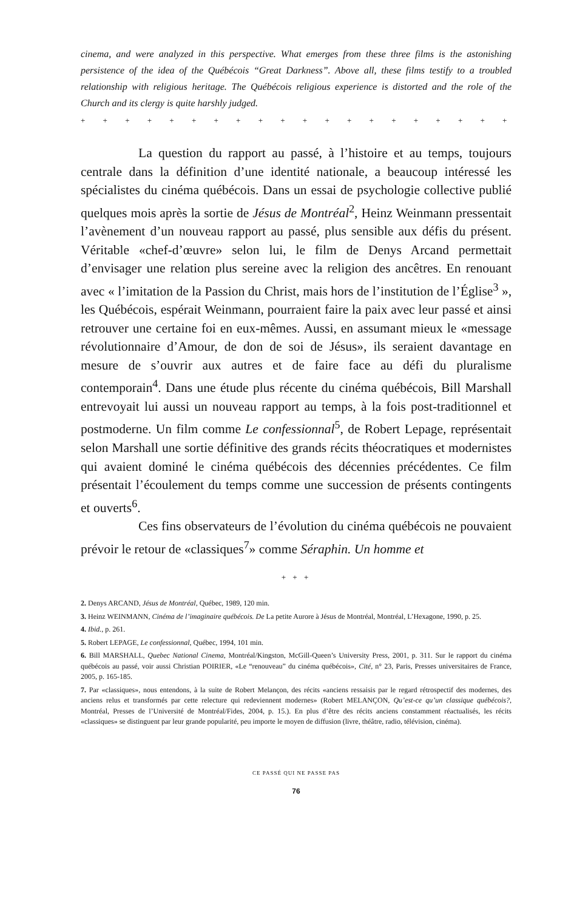cinema, and were analyzed in this perspective. What emerges from these three films is the astonishing persistence of the idea of the Québécois “Great Darkness”. Above all, these films testify to a troubled relationship with religious heritage. The Québécois religious experience is distorted and the role of the Church and its clergy is quite harshly judged.
+ + + + + + + + + + + + + + + + + + + + + + + + + + +
La question du rapport au passé, à l’histoire et au temps, toujours centrale dans la définition d’une identité nationale, a beaucoup intéressé les spécialistes du cinéma québécois. Dans un essai de psychologie collective publié quelques mois après la sortie de Jésus de Montréal<sup>2</sup>, Heinz Weinmann pressentait l’avènement d’un nouveau rapport au passé, plus sensible aux défis du présent. Véritable «chef-d’œuvre» selon lui, le film de Denys Arcand permettait d’envisager une relation plus sereine avec la religion des ancêtres. En renouant avec « l’imitation de la Passion du Christ, mais hors de l’institution de l’Église<sup>3</sup> », les Québécois, espérait Weinmann, pourraient faire la paix avec leur passé et ainsi retrouver une certaine foi en eux-mêmes. Aussi, en assumant mieux le «message révolutionnaire d’Amour, de don de soi de Jésus», ils seraient davantage en mesure de s’ouvrir aux autres et de faire face au défi du pluralisme contemporain<sup>4</sup>. Dans une étude plus récente du cinéma québécois, Bill Marshall entrevoyait lui aussi un nouveau rapport au temps, à la fois post-traditionnel et postmoderne. Un film comme Le confessionnal<sup>5</sup>, de Robert Lepage, représentait selon Marshall une sortie définitive des grands récits théocratiques et modernistes qui avaient dominé le cinéma québécois des décennies précédentes. Ce film présentait l’écoulement du temps comme une succession de présents contingents et ouverts<sup>6</sup>.
Ces fins observateurs de l’évolution du cinéma québécois ne pouvaient prévoir le retour de «classiques<sup>7</sup>» comme Séraphin. Un homme et
+ + +
2. Denys ARCAND, Jésus de Montréal, Québec, 1989, 120 min.
3. Heinz WEINMANN, Cinéma de l’imaginaire québécois. De La petite Aurore à Jésus de Montréal, Montréal, L’Hexagone, 1990, p. 25.
4. Ibid., p. 261.
5. Robert LEPAGE, Le confessionnal, Québec, 1994, 101 min.
6. Bill MARSHALL, Quebec National Cinema, Montréal/Kingston, McGill-Queen’s University Press, 2001, p. 311. Sur le rapport du cinéma québécois au passé, voir aussi Christian POIRIER, «Le “renouveau” du cinéma québécois», Cité, n° 23, Paris, Presses universitaires de France, 2005, p. 165-185.
7. Par «classiques», nous entendons, à la suite de Robert Melançon, des récits «anciens ressaisis par le regard rétrospectif des modernes, des anciens relus et transformés par cette relecture qui redeviennent modernes» (Robert MELANÇON, Qu’est-ce qu’un classique québécois?, Montréal, Presses de l’Université de Montréal/Fides, 2004, p. 15.). En plus d’être des récits anciens constamment réactualisés, les récits «classiques» se distinguent par leur grande popularité, peu importe le moyen de diffusion (livre, théâtre, radio, télévision, cinéma).
CE PASSÉ QUI NE PASSE PAS
76